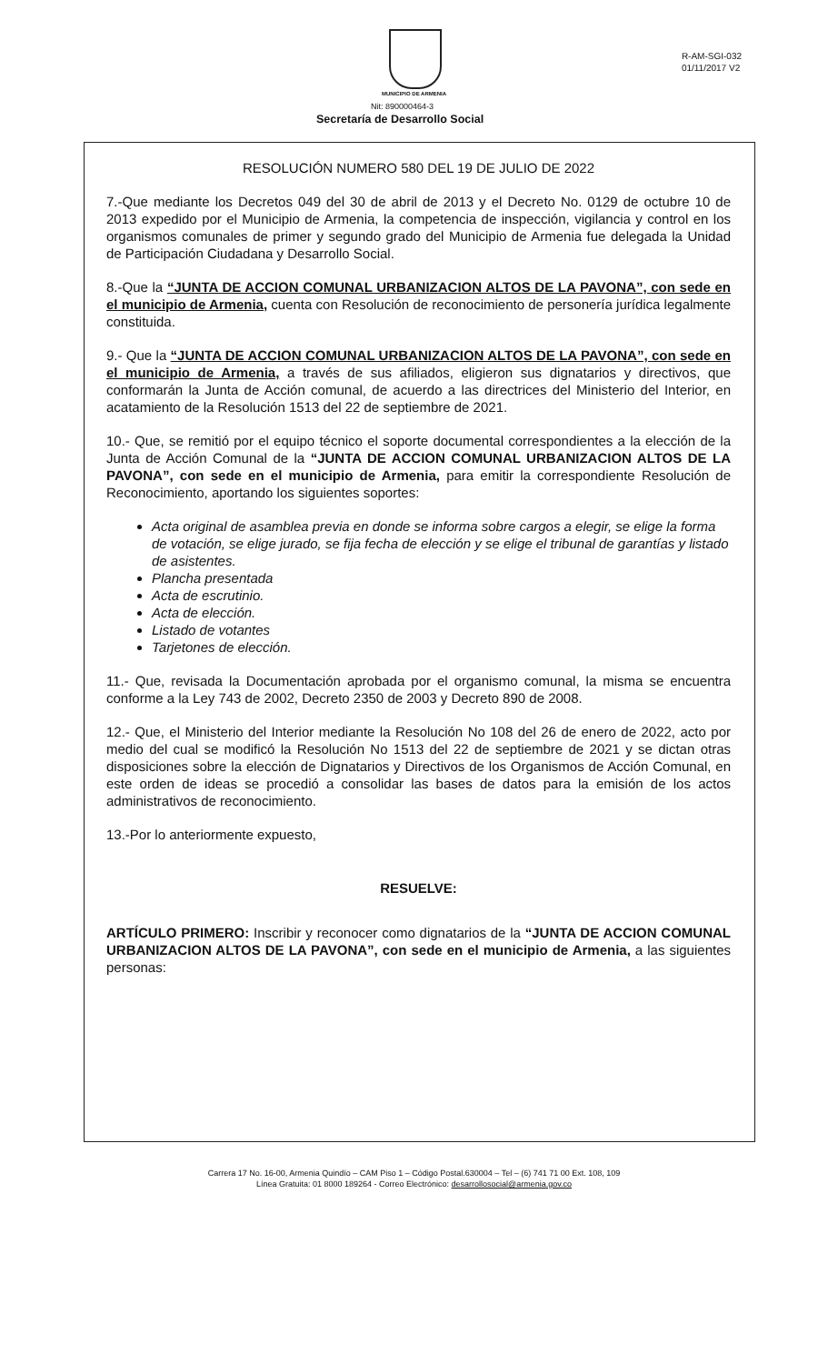MUNICIPIO DE ARMENIA
Nit: 890000464-3
Secretaría de Desarrollo Social
R-AM-SGI-032
01/11/2017 V2
RESOLUCIÓN NUMERO 580 DEL 19 DE JULIO DE 2022
7.-Que mediante los Decretos 049 del 30 de abril de 2013 y el Decreto No. 0129 de octubre 10 de 2013 expedido por el Municipio de Armenia, la competencia de inspección, vigilancia y control en los organismos comunales de primer y segundo grado del Municipio de Armenia fue delegada la Unidad de Participación Ciudadana y Desarrollo Social.
8.-Que la “JUNTA DE ACCION COMUNAL URBANIZACION ALTOS DE LA PAVONA”, con sede en el municipio de Armenia, cuenta con Resolución de reconocimiento de personería jurídica legalmente constituida.
9.- Que la “JUNTA DE ACCION COMUNAL URBANIZACION ALTOS DE LA PAVONA”, con sede en el municipio de Armenia, a través de sus afiliados, eligieron sus dignatarios y directivos, que conformarán la Junta de Acción comunal, de acuerdo a las directrices del Ministerio del Interior, en acatamiento de la Resolución 1513 del 22 de septiembre de 2021.
10.- Que, se remitió por el equipo técnico el soporte documental correspondientes a la elección de la Junta de Acción Comunal de la “JUNTA DE ACCION COMUNAL URBANIZACION ALTOS DE LA PAVONA”, con sede en el municipio de Armenia, para emitir la correspondiente Resolución de Reconocimiento, aportando los siguientes soportes:
Acta original de asamblea previa en donde se informa sobre cargos a elegir, se elige la forma de votación, se elige jurado, se fija fecha de elección y se elige el tribunal de garantías y listado de asistentes.
Plancha presentada
Acta de escrutinio.
Acta de elección.
Listado de votantes
Tarjetones de elección.
11.- Que, revisada la Documentación aprobada por el organismo comunal, la misma se encuentra conforme a la Ley 743 de 2002, Decreto 2350 de 2003 y Decreto 890 de 2008.
12.- Que, el Ministerio del Interior mediante la Resolución No 108 del 26 de enero de 2022, acto por medio del cual se modificó la Resolución No 1513 del 22 de septiembre de 2021 y se dictan otras disposiciones sobre la elección de Dignatarios y Directivos de los Organismos de Acción Comunal, en este orden de ideas se procedió a consolidar las bases de datos para la emisión de los actos administrativos de reconocimiento.
13.-Por lo anteriormente expuesto,
RESUELVE:
ARTÍCULO PRIMERO: Inscribir y reconocer como dignatarios de la “JUNTA DE ACCION COMUNAL URBANIZACION ALTOS DE LA PAVONA”, con sede en el municipio de Armenia, a las siguientes personas:
Carrera 17 No. 16-00, Armenia Quindío – CAM Piso 1 – Código Postal.630004 – Tel – (6) 741 71 00 Ext. 108, 109
Línea Gratuita: 01 8000 189264 - Correo Electrónico: desarrollosocial@armenia.gov.co